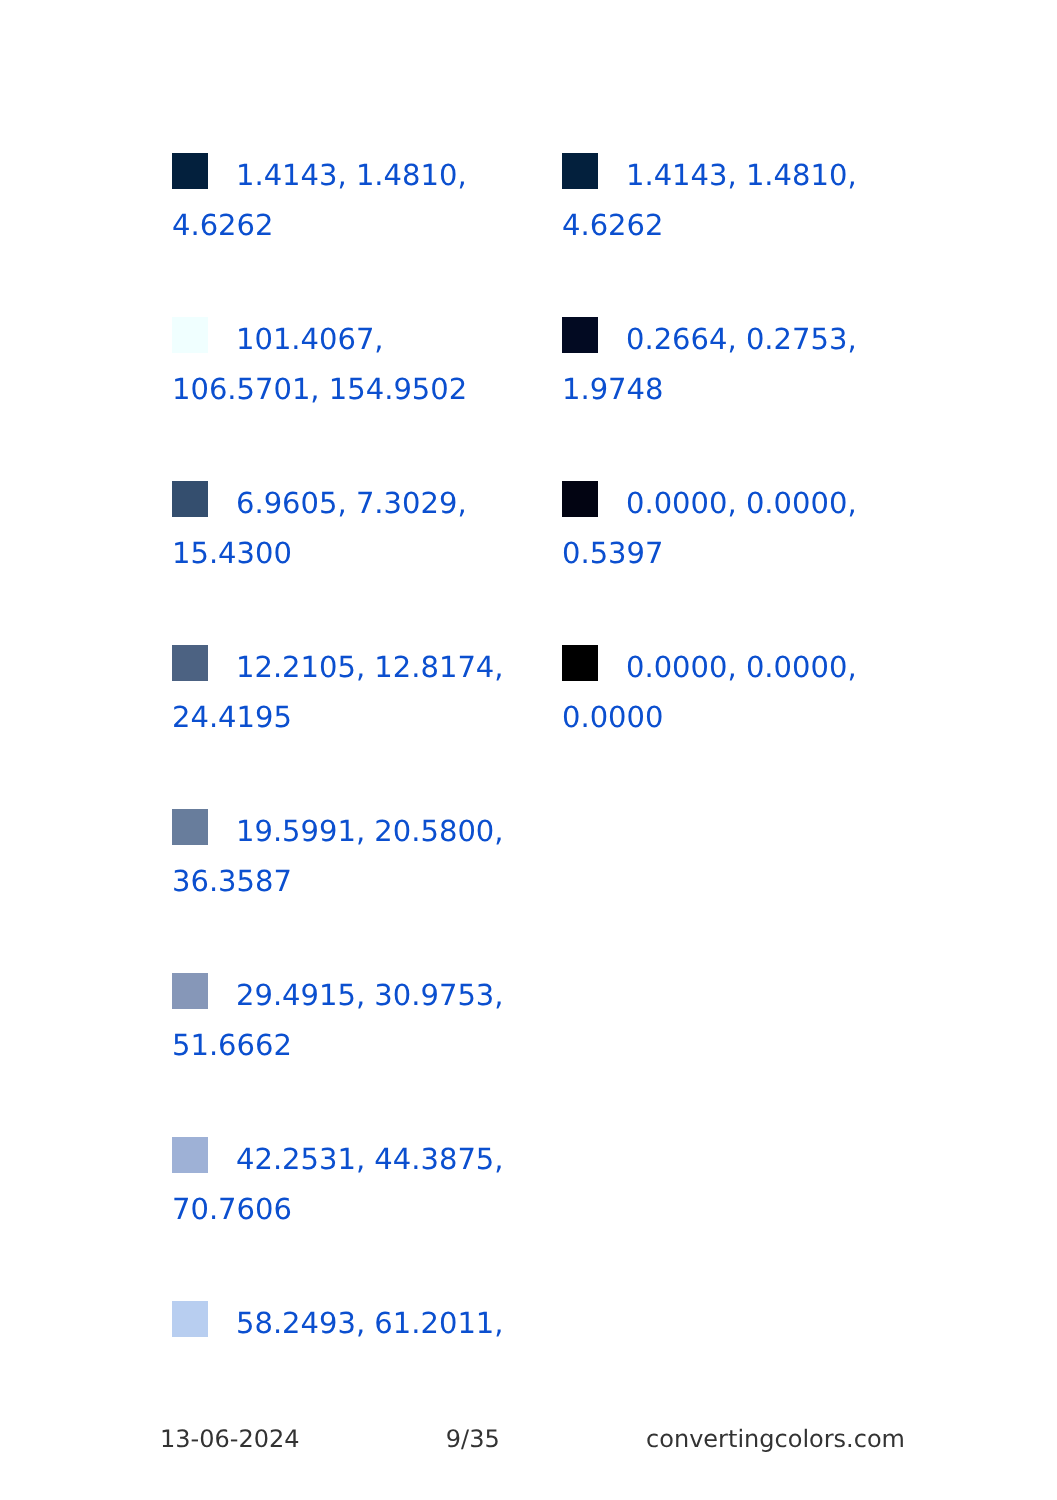1.4143, 1.4810, 4.6262
101.4067, 106.5701, 154.9502
6.9605, 7.3029, 15.4300
12.2105, 12.8174, 24.4195
19.5991, 20.5800, 36.3587
29.4915, 30.9753, 51.6662
42.2531, 44.3875, 70.7606
58.2493, 61.2011,
1.4143, 1.4810, 4.6262
0.2664, 0.2753, 1.9748
0.0000, 0.0000, 0.5397
0.0000, 0.0000, 0.0000
13-06-2024 9/35 convertingcolors.com